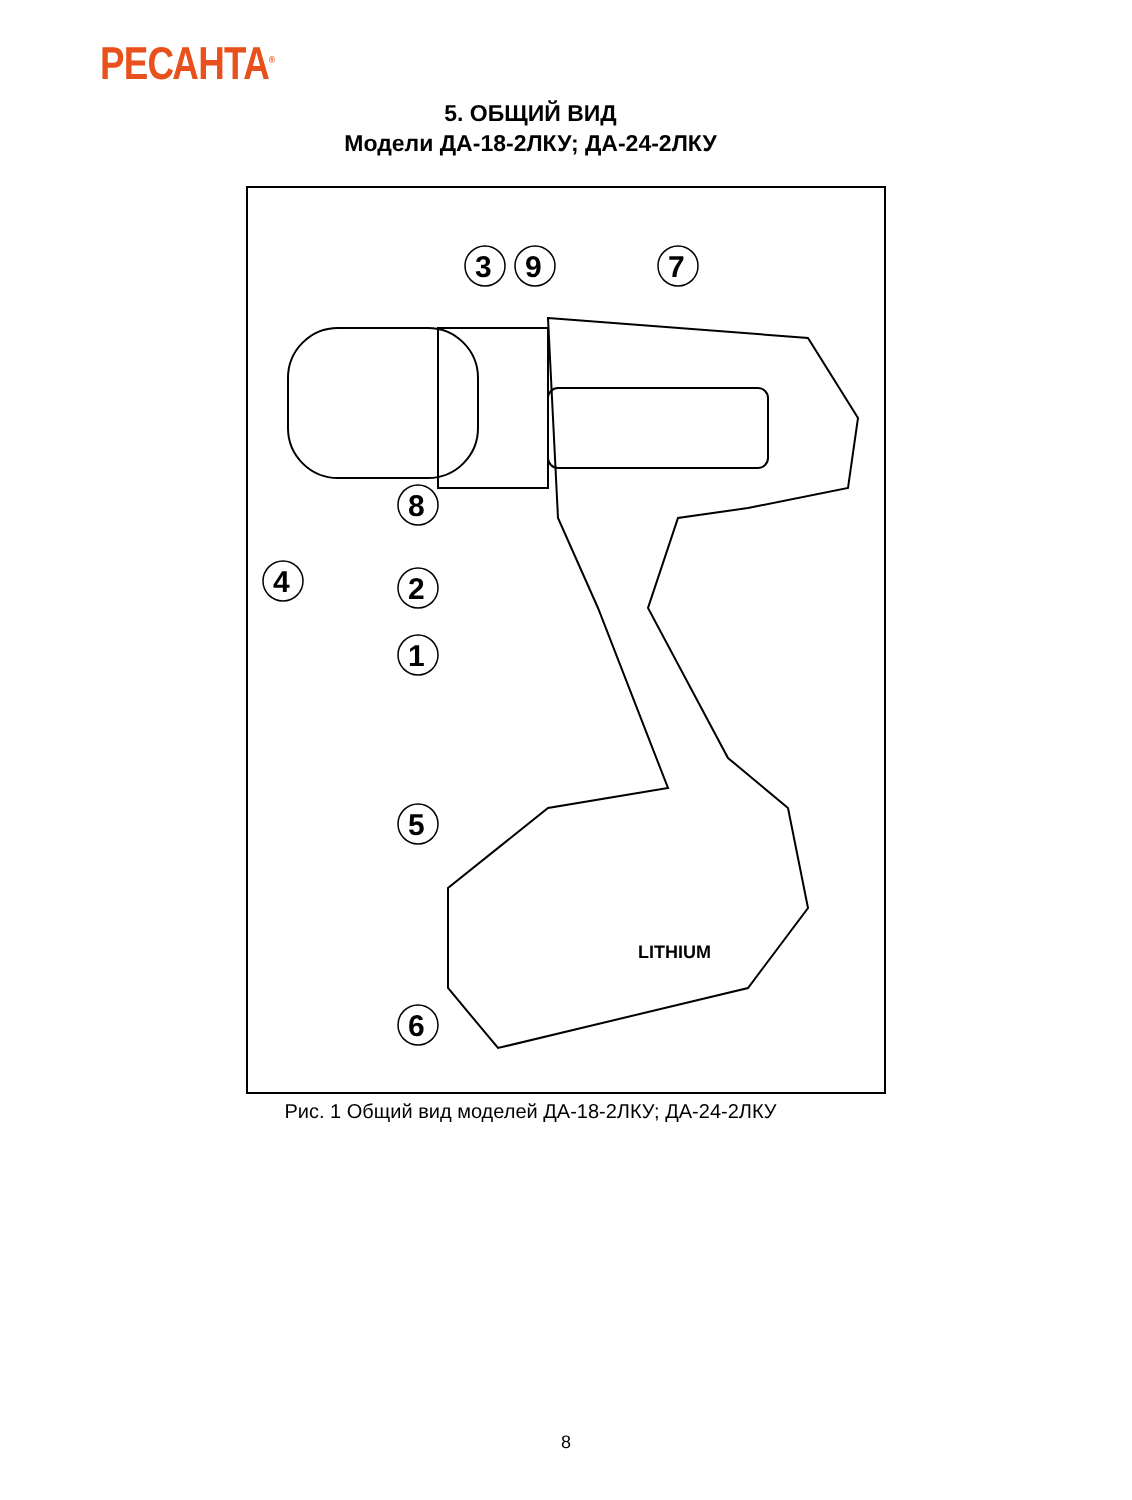РЕСАНТА<sup>®</sup>
5. ОБЩИЙ ВИД
Модели ДА-18-2ЛКУ; ДА-24-2ЛКУ
LITHIUM
3
9
7
8
2
1
4
5
6
Рис. 1 Общий вид моделей ДА-18-2ЛКУ; ДА-24-2ЛКУ
8